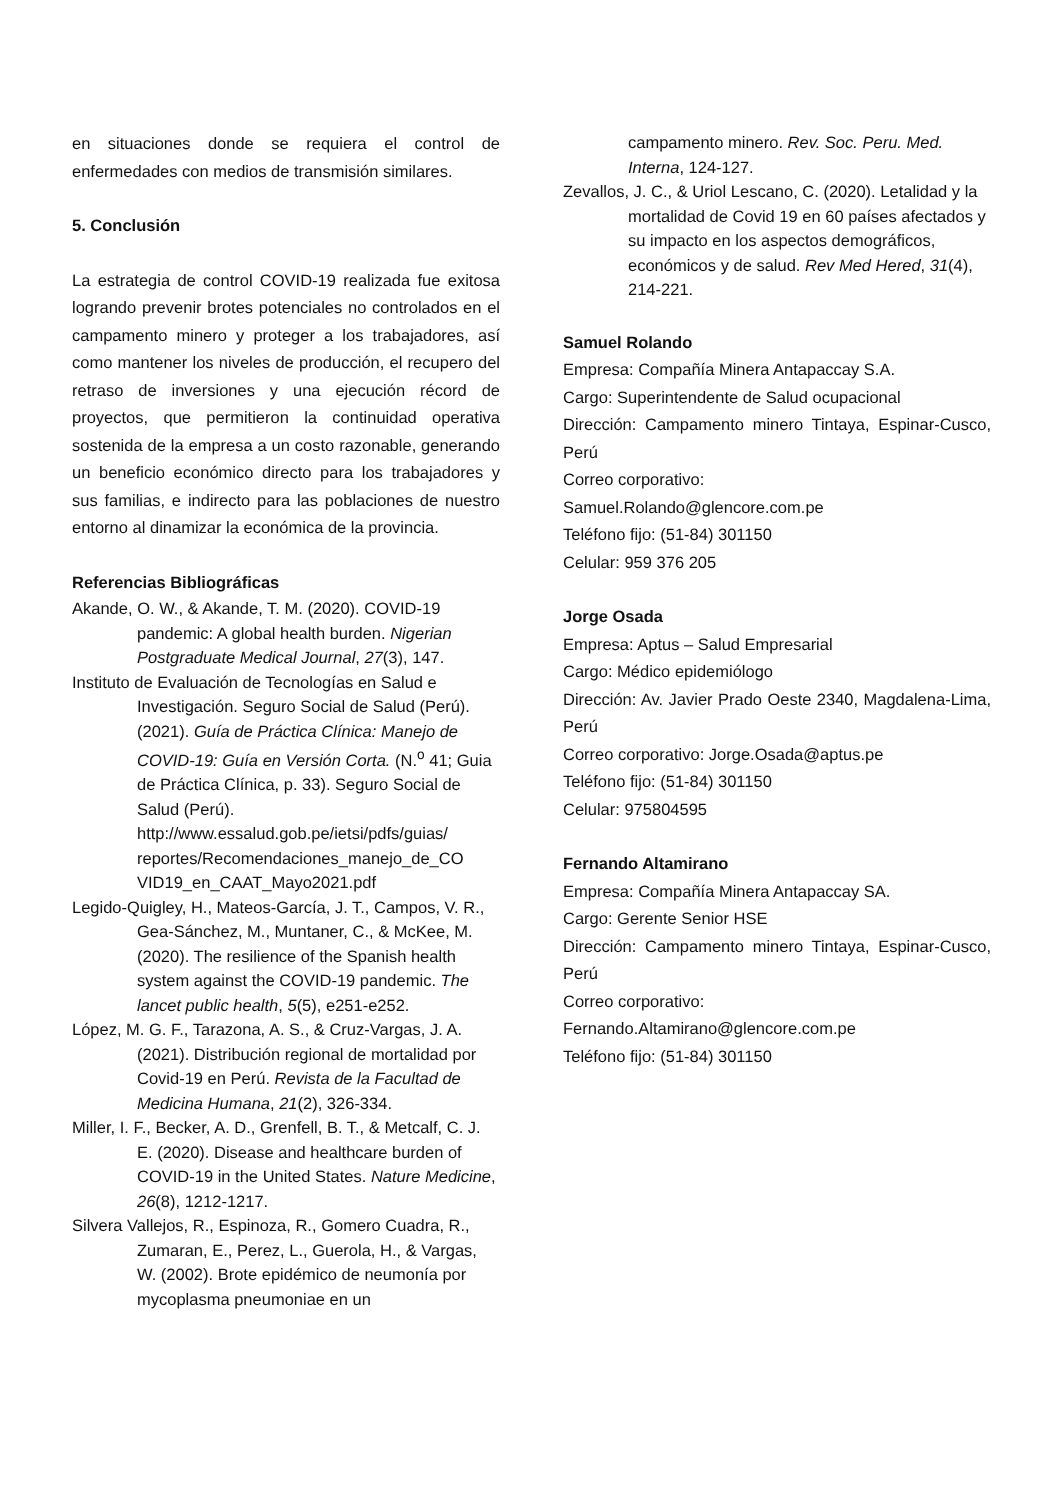en situaciones donde se requiera el control de enfermedades con medios de transmisión similares.
5. Conclusión
La estrategia de control COVID-19 realizada fue exitosa logrando prevenir brotes potenciales no controlados en el campamento minero y proteger a los trabajadores, así como mantener los niveles de producción, el recupero del retraso de inversiones y una ejecución récord de proyectos, que permitieron la continuidad operativa sostenida de la empresa a un costo razonable, generando un beneficio económico directo para los trabajadores y sus familias, e indirecto para las poblaciones de nuestro entorno al dinamizar la económica de la provincia.
Referencias Bibliográficas
Akande, O. W., & Akande, T. M. (2020). COVID-19 pandemic: A global health burden. Nigerian Postgraduate Medical Journal, 27(3), 147.
Instituto de Evaluación de Tecnologías en Salud e Investigación. Seguro Social de Salud (Perú). (2021). Guía de Práctica Clínica: Manejo de COVID-19: Guía en Versión Corta. (N.<sup>o</sup> 41; Guia de Práctica Clínica, p. 33). Seguro Social de Salud (Perú). http://www.essalud.gob.pe/ietsi/pdfs/guias/ reportes/Recomendaciones_manejo_de_CO VID19_en_CAAT_Mayo2021.pdf
Legido-Quigley, H., Mateos-García, J. T., Campos, V. R., Gea-Sánchez, M., Muntaner, C., & McKee, M. (2020). The resilience of the Spanish health system against the COVID-19 pandemic. The lancet public health, 5(5), e251-e252.
López, M. G. F., Tarazona, A. S., & Cruz-Vargas, J. A. (2021). Distribución regional de mortalidad por Covid-19 en Perú. Revista de la Facultad de Medicina Humana, 21(2), 326-334.
Miller, I. F., Becker, A. D., Grenfell, B. T., & Metcalf, C. J. E. (2020). Disease and healthcare burden of COVID-19 in the United States. Nature Medicine, 26(8), 1212-1217.
Silvera Vallejos, R., Espinoza, R., Gomero Cuadra, R., Zumaran, E., Perez, L., Guerola, H., & Vargas, W. (2002). Brote epidémico de neumonía por mycoplasma pneumoniae en un
campamento minero. Rev. Soc. Peru. Med. Interna, 124-127.
Zevallos, J. C., & Uriol Lescano, C. (2020). Letalidad y la mortalidad de Covid 19 en 60 países afectados y su impacto en los aspectos demográficos, económicos y de salud. Rev Med Hered, 31(4), 214-221.
Samuel Rolando
Empresa: Compañía Minera Antapaccay S.A.
Cargo: Superintendente de Salud ocupacional
Dirección: Campamento minero Tintaya, Espinar-Cusco, Perú
Correo corporativo:
Samuel.Rolando@glencore.com.pe
Teléfono fijo: (51-84) 301150
Celular: 959 376 205
Jorge Osada
Empresa: Aptus – Salud Empresarial
Cargo: Médico epidemiólogo
Dirección: Av. Javier Prado Oeste 2340, Magdalena-Lima, Perú
Correo corporativo: Jorge.Osada@aptus.pe
Teléfono fijo: (51-84) 301150
Celular: 975804595
Fernando Altamirano
Empresa: Compañía Minera Antapaccay SA.
Cargo: Gerente Senior HSE
Dirección: Campamento minero Tintaya, Espinar-Cusco, Perú
Correo corporativo:
Fernando.Altamirano@glencore.com.pe
Teléfono fijo: (51-84) 301150